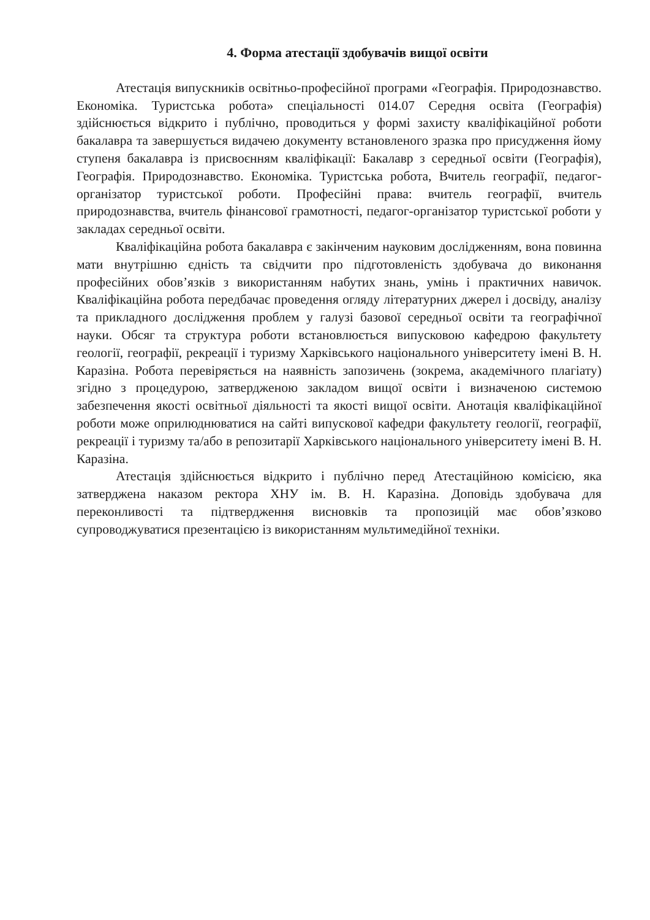4. Форма атестації здобувачів вищої освіти
Атестація випускників освітньо-професійної програми «Географія. Природознавство. Економіка. Туристська робота» спеціальності 014.07 Середня освіта (Географія) здійснюється відкрито і публічно, проводиться у формі захисту кваліфікаційної роботи бакалавра та завершується видачею документу встановленого зразка про присудження йому ступеня бакалавра із присвоєнням кваліфікації: Бакалавр з середньої освіти (Географія), Географія. Природознавство. Економіка. Туристська робота, Вчитель географії, педагог-організатор туристської роботи. Професійні права: вчитель географії, вчитель природознавства, вчитель фінансової грамотності, педагог-організатор туристської роботи у закладах середньої освіти.
Кваліфікаційна робота бакалавра є закінченим науковим дослідженням, вона повинна мати внутрішню єдність та свідчити про підготовленість здобувача до виконання професійних обов’язків з використанням набутих знань, умінь і практичних навичок. Кваліфікаційна робота передбачає проведення огляду літературних джерел і досвіду, аналізу та прикладного дослідження проблем у галузі базової середньої освіти та географічної науки. Обсяг та структура роботи встановлюється випусковою кафедрою факультету геології, географії, рекреації і туризму Харківського національного університету імені В. Н. Каразіна. Робота перевіряється на наявність запозичень (зокрема, академічного плагіату) згідно з процедурою, затвердженою закладом вищої освіти і визначеною системою забезпечення якості освітньої діяльності та якості вищої освіти. Анотація кваліфікаційної роботи може оприлюднюватися на сайті випускової кафедри факультету геології, географії, рекреації і туризму та/або в репозитарії Харківського національного університету імені В. Н. Каразіна.
Атестація здійснюється відкрито і публічно перед Атестаційною комісією, яка затверджена наказом ректора ХНУ ім. В. Н. Каразіна. Доповідь здобувача для переконливості та підтвердження висновків та пропозицій має обов’язково супроводжуватися презентацією із використанням мультимедійної техніки.